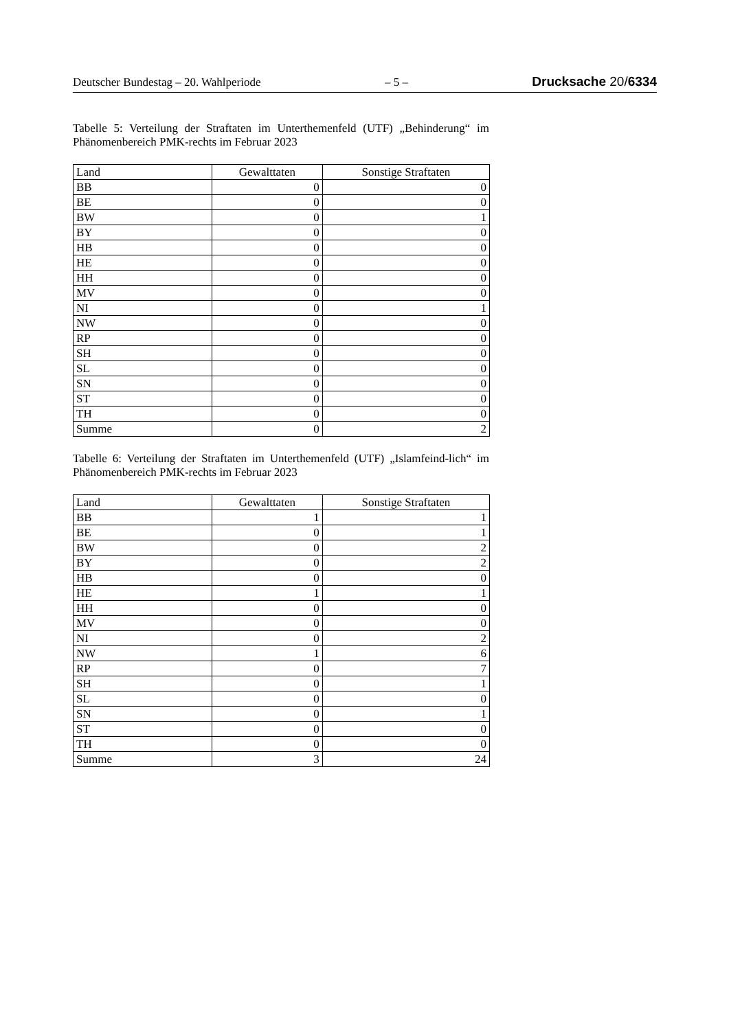Deutscher Bundestag – 20. Wahlperiode – 5 – Drucksache 20/6334
Tabelle 5: Verteilung der Straftaten im Unterthemenfeld (UTF) „Behinderung“ im Phänomenbereich PMK-rechts im Februar 2023
| Land | Gewalttaten | Sonstige Straftaten |
| --- | --- | --- |
| BB | 0 | 0 |
| BE | 0 | 0 |
| BW | 0 | 1 |
| BY | 0 | 0 |
| HB | 0 | 0 |
| HE | 0 | 0 |
| HH | 0 | 0 |
| MV | 0 | 0 |
| NI | 0 | 1 |
| NW | 0 | 0 |
| RP | 0 | 0 |
| SH | 0 | 0 |
| SL | 0 | 0 |
| SN | 0 | 0 |
| ST | 0 | 0 |
| TH | 0 | 0 |
| Summe | 0 | 2 |
Tabelle 6: Verteilung der Straftaten im Unterthemenfeld (UTF) „Islamfeind-lich“ im Phänomenbereich PMK-rechts im Februar 2023
| Land | Gewalttaten | Sonstige Straftaten |
| --- | --- | --- |
| BB | 1 | 1 |
| BE | 0 | 1 |
| BW | 0 | 2 |
| BY | 0 | 2 |
| HB | 0 | 0 |
| HE | 1 | 1 |
| HH | 0 | 0 |
| MV | 0 | 0 |
| NI | 0 | 2 |
| NW | 1 | 6 |
| RP | 0 | 7 |
| SH | 0 | 1 |
| SL | 0 | 0 |
| SN | 0 | 1 |
| ST | 0 | 0 |
| TH | 0 | 0 |
| Summe | 3 | 24 |